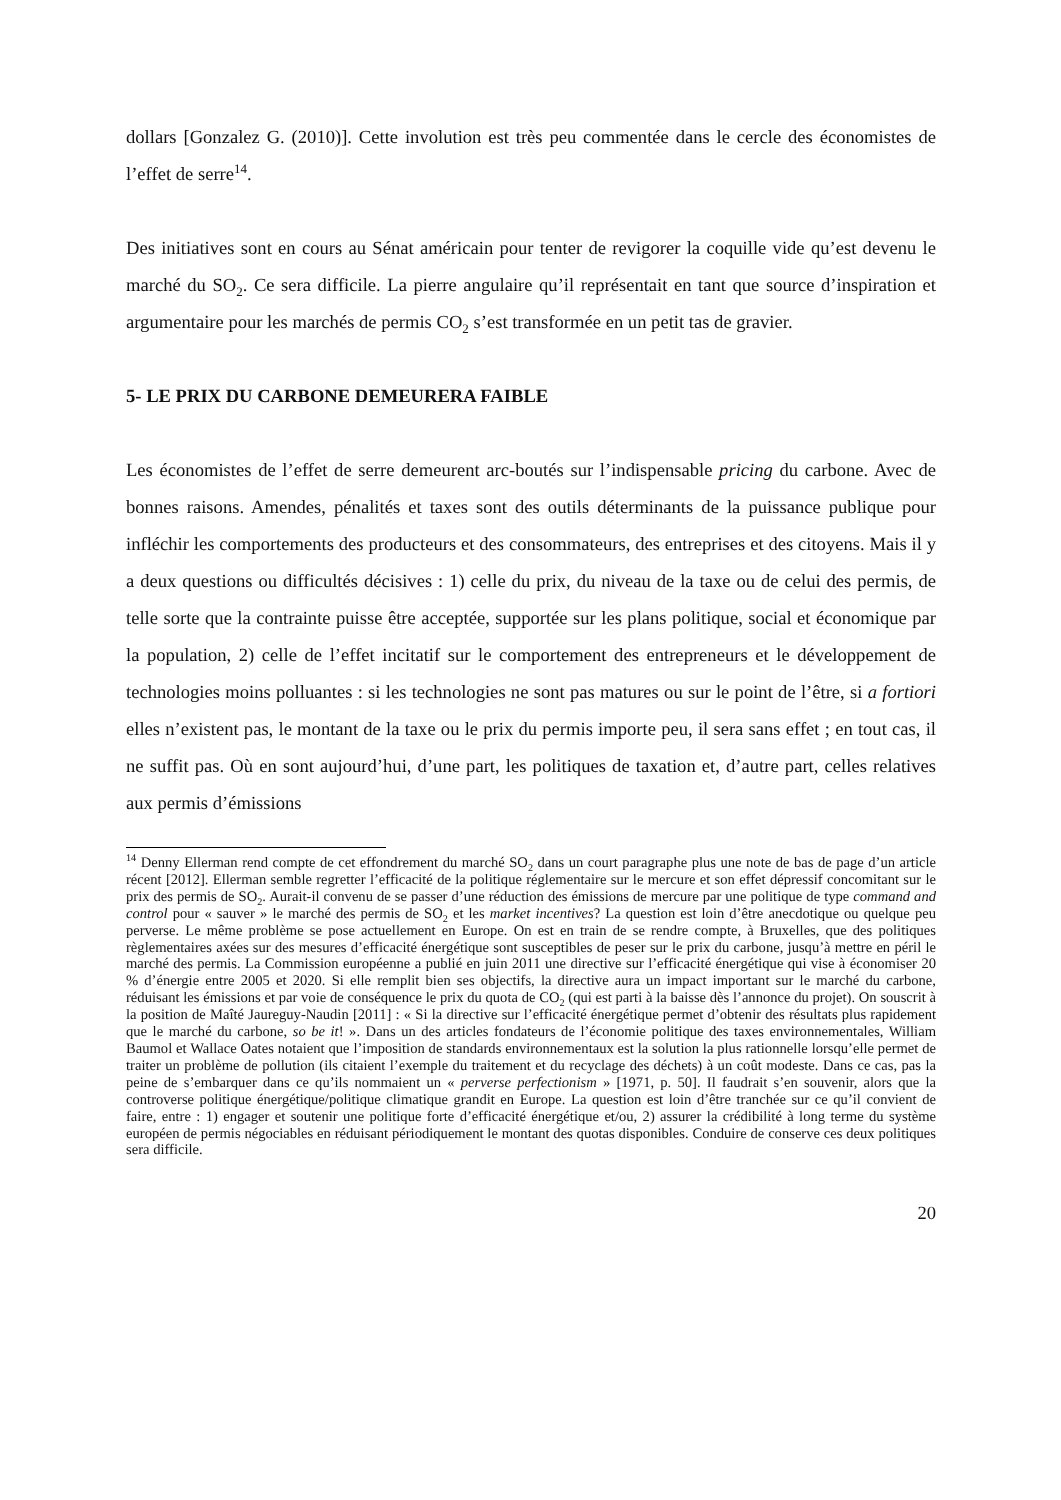dollars [Gonzalez G. (2010)]. Cette involution est très peu commentée dans le cercle des économistes de l’effet de serre<sup>14</sup>.
Des initiatives sont en cours au Sénat américain pour tenter de revigorer la coquille vide qu’est devenu le marché du SO<sub>2</sub>. Ce sera difficile. La pierre angulaire qu’il représentait en tant que source d’inspiration et argumentaire pour les marchés de permis CO<sub>2</sub> s’est transformée en un petit tas de gravier.
5- LE PRIX DU CARBONE DEMEURERA FAIBLE
Les économistes de l’effet de serre demeurent arc-boutés sur l’indispensable pricing du carbone. Avec de bonnes raisons. Amendes, pénalités et taxes sont des outils déterminants de la puissance publique pour infléchir les comportements des producteurs et des consommateurs, des entreprises et des citoyens. Mais il y a deux questions ou difficultés décisives : 1) celle du prix, du niveau de la taxe ou de celui des permis, de telle sorte que la contrainte puisse être acceptée, supportée sur les plans politique, social et économique par la population, 2) celle de l’effet incitatif sur le comportement des entrepreneurs et le développement de technologies moins polluantes : si les technologies ne sont pas matures ou sur le point de l’être, si a fortiori elles n’existent pas, le montant de la taxe ou le prix du permis importe peu, il sera sans effet ; en tout cas, il ne suffit pas. Où en sont aujourd’hui, d’une part, les politiques de taxation et, d’autre part, celles relatives aux permis d’émissions
<sup>14</sup> Denny Ellerman rend compte de cet effondrement du marché SO<sub>2</sub> dans un court paragraphe plus une note de bas de page d’un article récent [2012]. Ellerman semble regretter l’efficacité de la politique réglementaire sur le mercure et son effet dépressif concomitant sur le prix des permis de SO<sub>2</sub>. Aurait-il convenu de se passer d’une réduction des émissions de mercure par une politique de type command and control pour « sauver » le marché des permis de SO<sub>2</sub> et les market incentives? La question est loin d’être anecdotique ou quelque peu perverse. Le même problème se pose actuellement en Europe. On est en train de se rendre compte, à Bruxelles, que des politiques règlementaires axées sur des mesures d’efficacité énergétique sont susceptibles de peser sur le prix du carbone, jusqu’à mettre en péril le marché des permis. La Commission européenne a publié en juin 2011 une directive sur l’efficacité énergétique qui vise à économiser 20 % d’énergie entre 2005 et 2020. Si elle remplit bien ses objectifs, la directive aura un impact important sur le marché du carbone, réduisant les émissions et par voie de conséquence le prix du quota de CO<sub>2</sub> (qui est parti à la baisse dès l’annonce du projet). On souscrit à la position de Maîté Jaureguy-Naudin [2011] : « Si la directive sur l’efficacité énergétique permet d’obtenir des résultats plus rapidement que le marché du carbone, so be it! ». Dans un des articles fondateurs de l’économie politique des taxes environnementales, William Baumol et Wallace Oates notaient que l’imposition de standards environnementaux est la solution la plus rationnelle lorsqu’elle permet de traiter un problème de pollution (ils citaient l’exemple du traitement et du recyclage des déchets) à un coût modeste. Dans ce cas, pas la peine de s’embarquer dans ce qu’ils nommaient un « perverse perfectionism » [1971, p. 50]. Il faudrait s’en souvenir, alors que la controverse politique énergétique/politique climatique grandit en Europe. La question est loin d’être tranchée sur ce qu’il convient de faire, entre : 1) engager et soutenir une politique forte d’efficacité énergétique et/ou, 2) assurer la crédibilité à long terme du système européen de permis négociables en réduisant périodiquement le montant des quotas disponibles. Conduire de conserve ces deux politiques sera difficile.
20